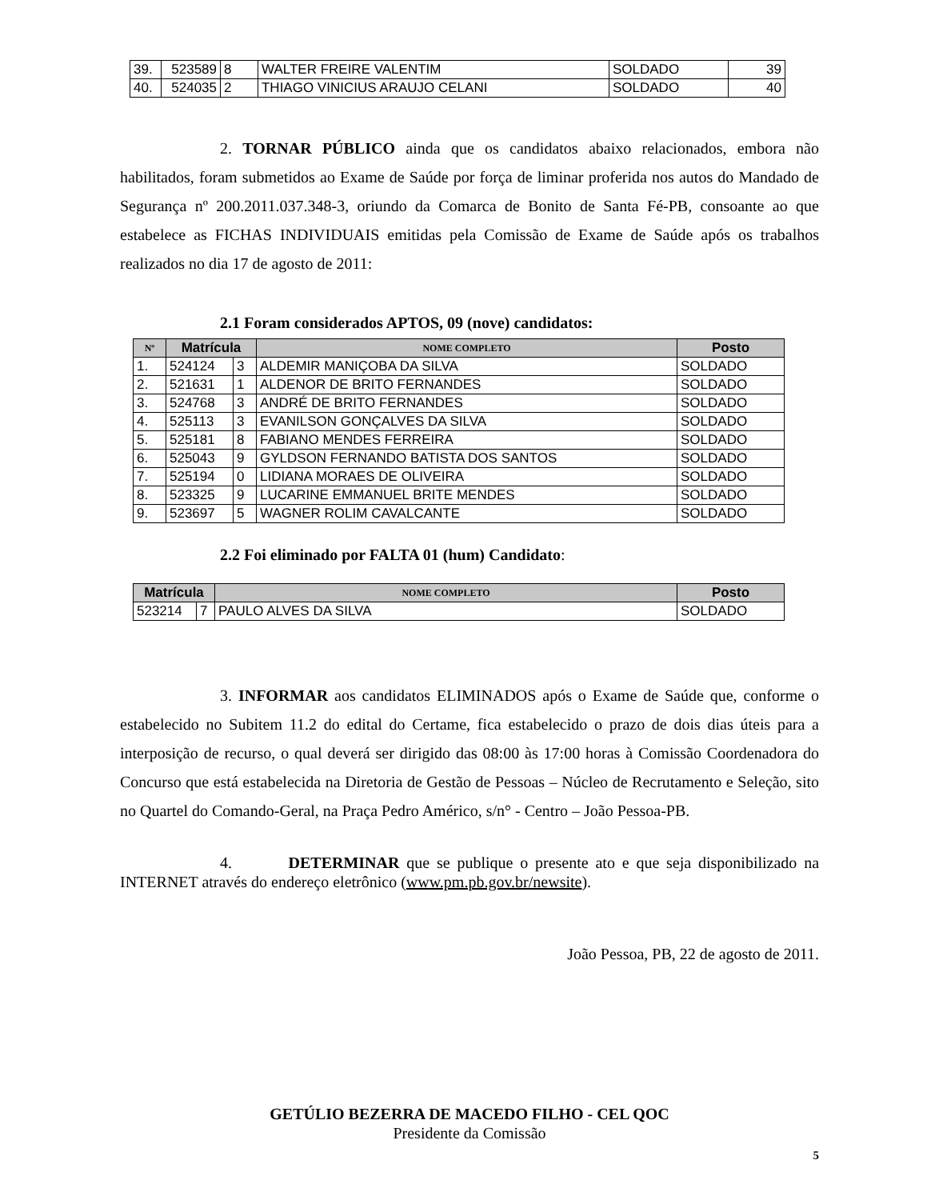| 39. | 523589 | 8 | WALTER FREIRE VALENTIM | SOLDADO | 39 |
| 40. | 524035 | 2 | THIAGO VINICIUS ARAUJO CELANI | SOLDADO | 40 |
2. TORNAR PÚBLICO ainda que os candidatos abaixo relacionados, embora não habilitados, foram submetidos ao Exame de Saúde por força de liminar proferida nos autos do Mandado de Segurança nº 200.2011.037.348-3, oriundo da Comarca de Bonito de Santa Fé-PB, consoante ao que estabelece as FICHAS INDIVIDUAIS emitidas pela Comissão de Exame de Saúde após os trabalhos realizados no dia 17 de agosto de 2011:
2.1 Foram considerados APTOS, 09 (nove) candidatos:
| Nº | Matrícula | | NOME COMPLETO | Posto |
| --- | --- | --- | --- | --- |
| 1. | 524124 | 3 | ALDEMIR MANIÇOBA DA SILVA | SOLDADO |
| 2. | 521631 | 1 | ALDENOR DE BRITO FERNANDES | SOLDADO |
| 3. | 524768 | 3 | ANDRÉ DE BRITO FERNANDES | SOLDADO |
| 4. | 525113 | 3 | EVANILSON GONÇALVES DA SILVA | SOLDADO |
| 5. | 525181 | 8 | FABIANO MENDES FERREIRA | SOLDADO |
| 6. | 525043 | 9 | GYLDSON FERNANDO BATISTA DOS SANTOS | SOLDADO |
| 7. | 525194 | 0 | LIDIANA MORAES DE OLIVEIRA | SOLDADO |
| 8. | 523325 | 9 | LUCARINE EMMANUEL BRITE MENDES | SOLDADO |
| 9. | 523697 | 5 | WAGNER ROLIM CAVALCANTE | SOLDADO |
2.2 Foi eliminado por FALTA 01 (hum) Candidato:
| Matrícula | | NOME COMPLETO | Posto |
| --- | --- | --- | --- |
| 523214 | 7 | PAULO ALVES DA SILVA | SOLDADO |
3. INFORMAR aos candidatos ELIMINADOS após o Exame de Saúde que, conforme o estabelecido no Subitem 11.2 do edital do Certame, fica estabelecido o prazo de dois dias úteis para a interposição de recurso, o qual deverá ser dirigido das 08:00 às 17:00 horas à Comissão Coordenadora do Concurso que está estabelecida na Diretoria de Gestão de Pessoas – Núcleo de Recrutamento e Seleção, sito no Quartel do Comando-Geral, na Praça Pedro Américo, s/n° - Centro – João Pessoa-PB.
4. DETERMINAR que se publique o presente ato e que seja disponibilizado na INTERNET através do endereço eletrônico (www.pm.pb.gov.br/newsite).
João Pessoa, PB, 22 de agosto de 2011.
GETÚLIO BEZERRA DE MACEDO FILHO - CEL QOC
Presidente da Comissão
5